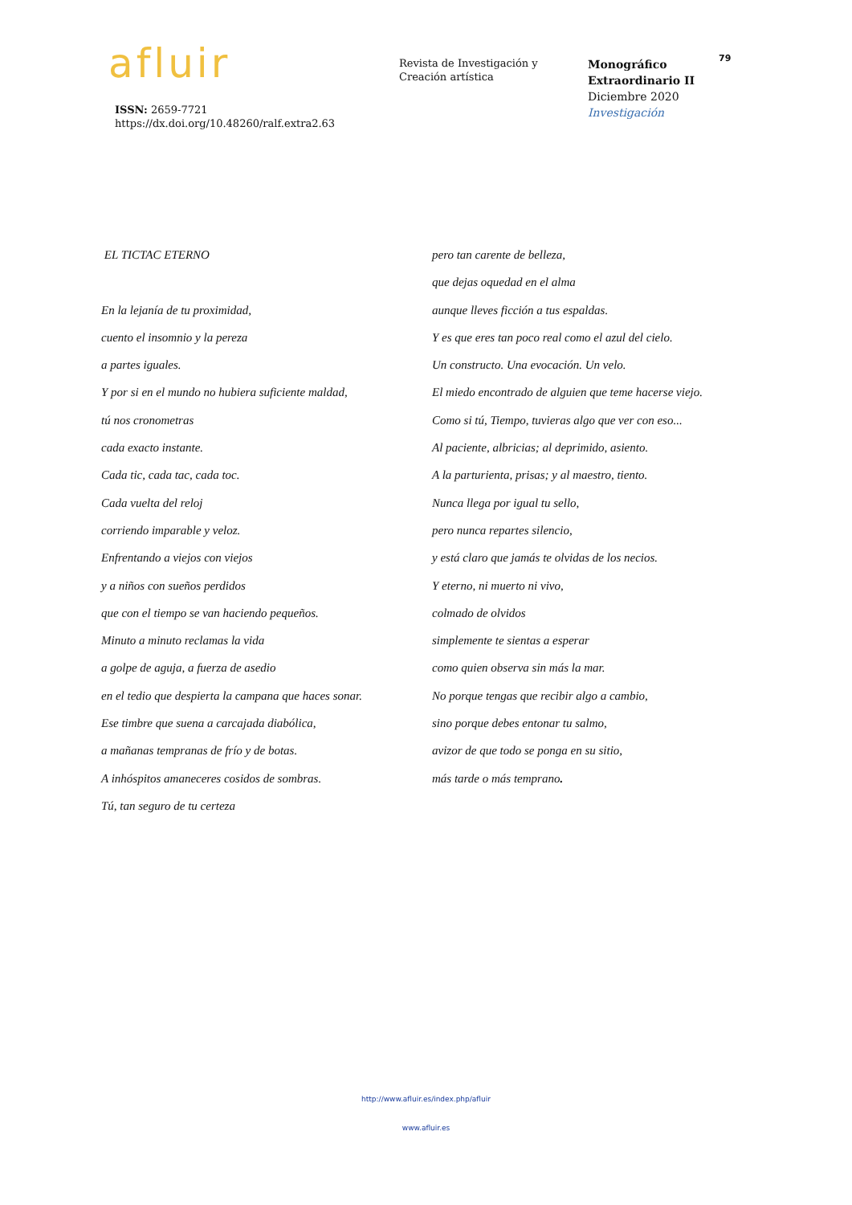afluir
ISSN: 2659-7721
https://dx.doi.org/10.48260/ralf.extra2.63
Revista de Investigación y
Creación artística
Monográfico
Extraordinario II
Diciembre 2020
Investigación
79
EL TICTAC ETERNO
En la lejanía de tu proximidad,
cuento el insomnio y la pereza
a partes iguales.
Y por si en el mundo no hubiera suficiente maldad,
tú nos cronometras
cada exacto instante.
Cada tic, cada tac, cada toc.
Cada vuelta del reloj
corriendo imparable y veloz.
Enfrentando a viejos con viejos
y a niños con sueños perdidos
que con el tiempo se van haciendo pequeños.
Minuto a minuto reclamas la vida
a golpe de aguja, a fuerza de asedio
en el tedio que despierta la campana que haces sonar.
Ese timbre que suena a carcajada diabólica,
a mañanas tempranas de frío y de botas.
A inhóspitos amaneceres cosidos de sombras.
Tú, tan seguro de tu certeza
pero tan carente de belleza,
que dejas oquedad en el alma
aunque lleves ficción a tus espaldas.
Y es que eres tan poco real como el azul del cielo.
Un constructo. Una evocación. Un velo.
El miedo encontrado de alguien que teme hacerse viejo.
Como si tú, Tiempo, tuvieras algo que ver con eso...
Al paciente, albricias; al deprimido, asiento.
A la parturienta, prisas; y al maestro, tiento.
Nunca llega por igual tu sello,
pero nunca repartes silencio,
y está claro que jamás te olvidas de los necios.
Y eterno, ni muerto ni vivo,
colmado de olvidos
simplemente te sientas a esperar
como quien observa sin más la mar.
No porque tengas que recibir algo a cambio,
sino porque debes entonar tu salmo,
avizor de que todo se ponga en su sitio,
más tarde o más temprano.
http://www.afluir.es/index.php/afluir
www.afluir.es